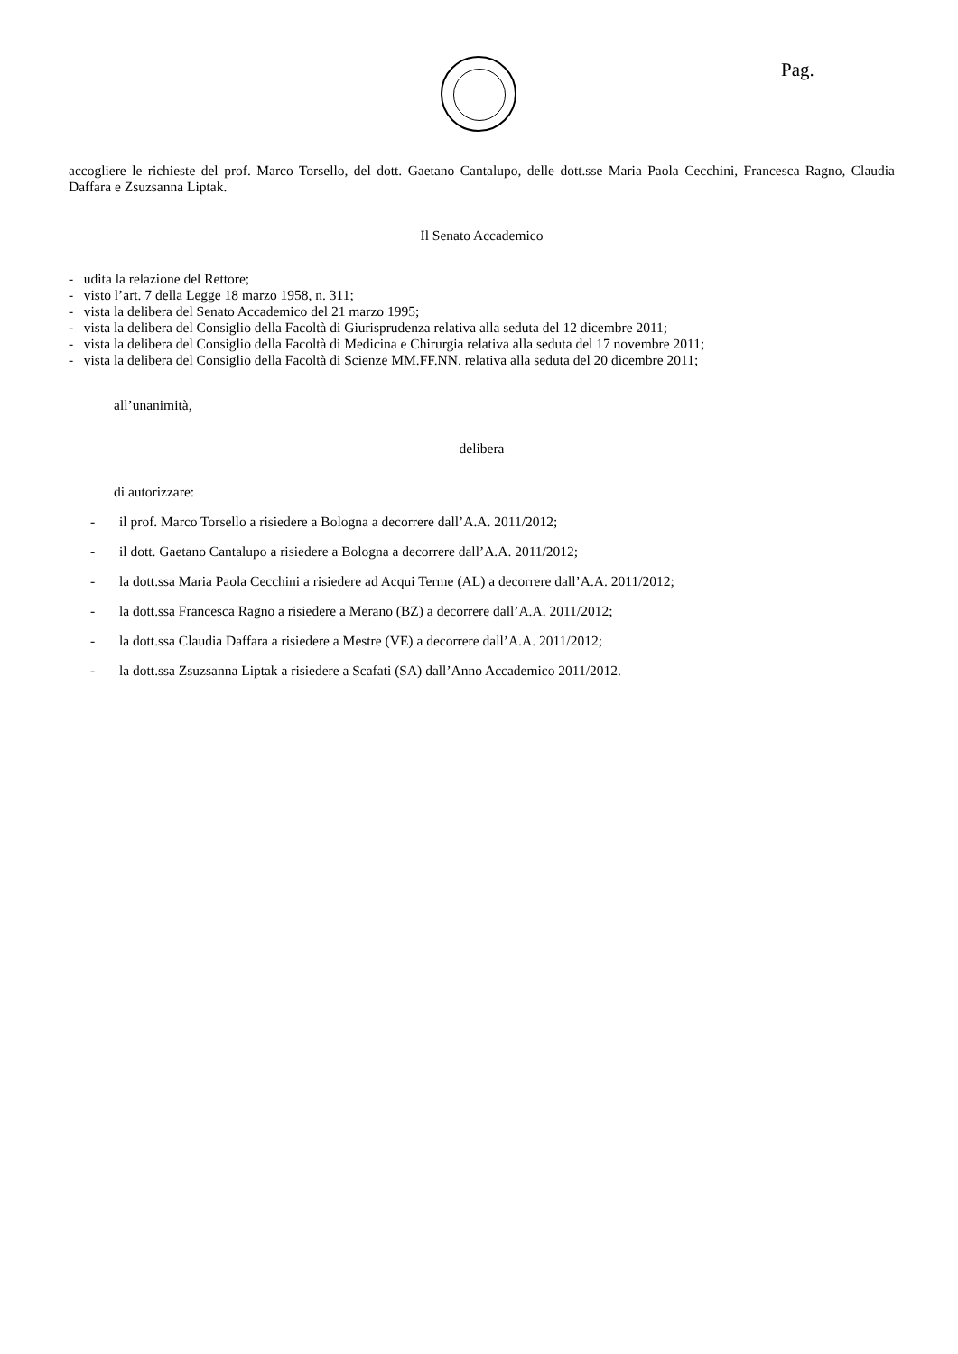Pag.
accogliere le richieste del prof. Marco Torsello, del dott. Gaetano Cantalupo, delle dott.sse Maria Paola Cecchini, Francesca Ragno, Claudia Daffara e Zsuzsanna Liptak.
Il Senato Accademico
- udita la relazione del Rettore;
- visto l’art. 7 della Legge 18 marzo 1958, n. 311;
- vista la delibera del Senato Accademico del 21 marzo 1995;
- vista la delibera del Consiglio della Facoltà di Giurisprudenza relativa alla seduta del 12 dicembre 2011;
- vista la delibera del Consiglio della Facoltà di Medicina e Chirurgia relativa alla seduta del 17 novembre 2011;
- vista la delibera del Consiglio della Facoltà di Scienze MM.FF.NN. relativa alla seduta del 20 dicembre 2011;
all’unanimità,
delibera
di autorizzare:
- il prof. Marco Torsello a risiedere a Bologna a decorrere dall’A.A. 2011/2012;
- il dott. Gaetano Cantalupo a risiedere a Bologna a decorrere dall’A.A. 2011/2012;
- la dott.ssa Maria Paola Cecchini a risiedere ad Acqui Terme (AL) a decorrere dall’A.A. 2011/2012;
- la dott.ssa Francesca Ragno a risiedere a Merano (BZ) a decorrere dall’A.A. 2011/2012;
- la dott.ssa Claudia Daffara a risiedere a Mestre (VE) a decorrere dall’A.A. 2011/2012;
- la dott.ssa Zsuzsanna Liptak a risiedere a Scafati (SA) dall’Anno Accademico 2011/2012.